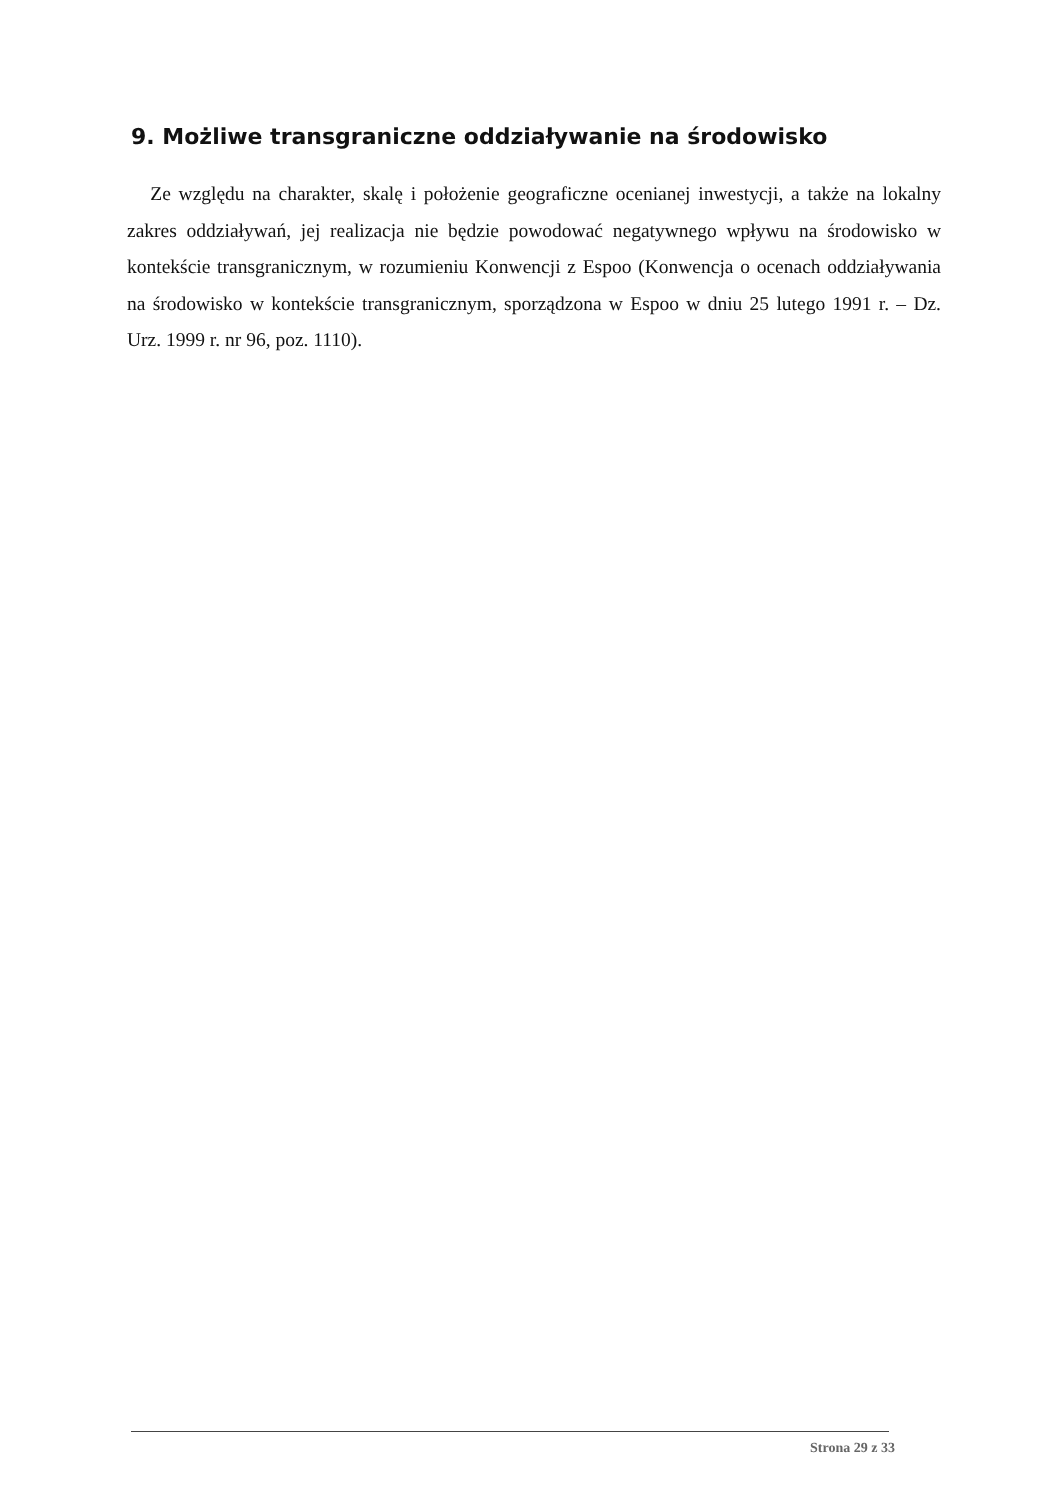9. Możliwe transgraniczne oddziaływanie na środowisko
Ze względu na charakter, skalę i położenie geograficzne ocenianej inwestycji, a także na lokalny zakres oddziaływań, jej realizacja nie będzie powodować negatywnego wpływu na środowisko w kontekście transgranicznym, w rozumieniu Konwencji z Espoo (Konwencja o ocenach oddziaływania na środowisko w kontekście transgranicznym, sporządzona w Espoo w dniu 25 lutego 1991 r. – Dz. Urz. 1999 r. nr 96, poz. 1110).
Strona 29 z 33